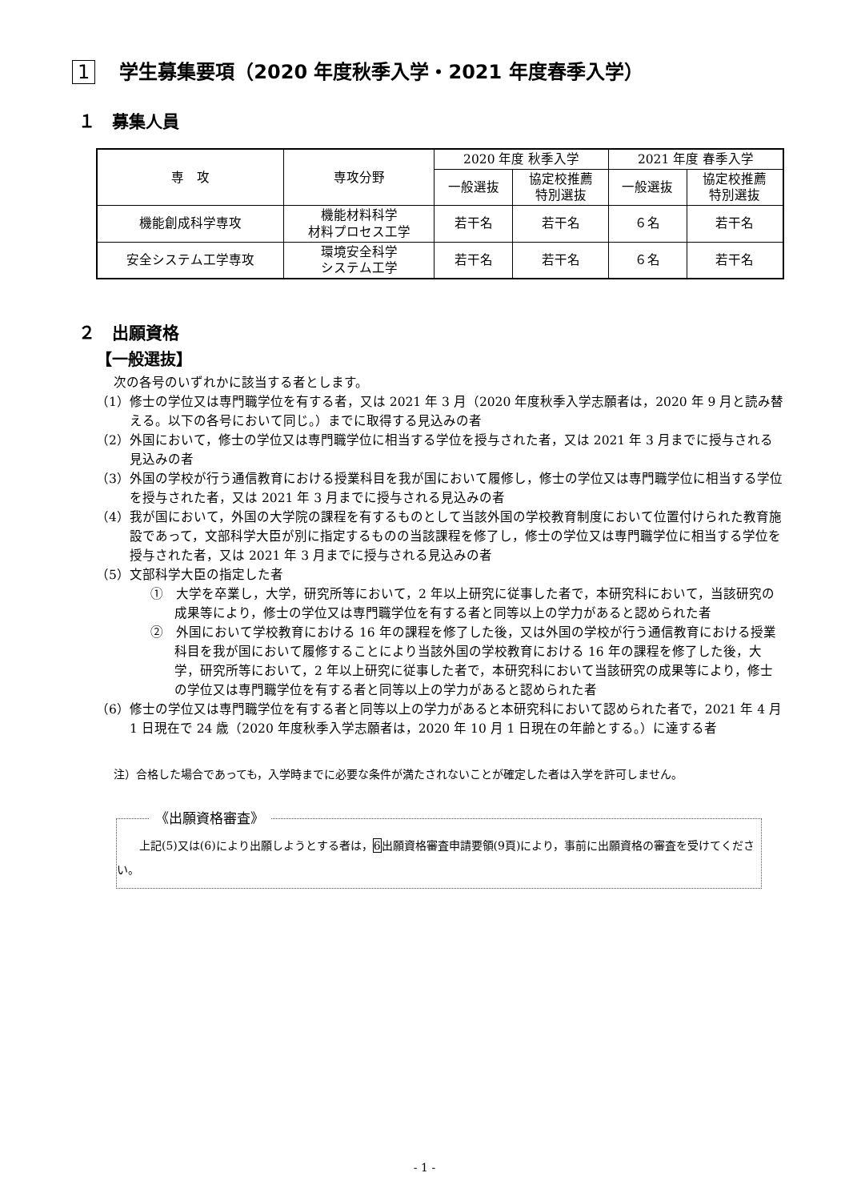1 学生募集要項（2020 年度秋季入学・2021 年度春季入学）
１　募集人員
| 専 攻 | 専攻分野 | 2020 年度 秋季入学 | | 2021 年度 春季入学 | |
| --- | --- | --- | --- | --- | --- |
| | | 一般選抜 | 協定校推薦 特別選抜 | 一般選抜 | 協定校推薦 特別選抜 |
| 機能創成科学専攻 | 機能材料科学 材料プロセス工学 | 若干名 | 若干名 | ６名 | 若干名 |
| 安全システム工学専攻 | 環境安全科学 システム工学 | 若干名 | 若干名 | ６名 | 若干名 |
２　出願資格
【一般選抜】
次の各号のいずれかに該当する者とします。
（1）修士の学位又は専門職学位を有する者，又は 2021 年 3 月（2020 年度秋季入学志願者は，2020 年 9 月と読み替える。以下の各号において同じ。）までに取得する見込みの者
（2）外国において，修士の学位又は専門職学位に相当する学位を授与された者，又は 2021 年 3 月までに授与される見込みの者
（3）外国の学校が行う通信教育における授業科目を我が国において履修し，修士の学位又は専門職学位に相当する学位を授与された者，又は 2021 年 3 月までに授与される見込みの者
（4）我が国において，外国の大学院の課程を有するものとして当該外国の学校教育制度において位置付けられた教育施設であって，文部科学大臣が別に指定するものの当該課程を修了し，修士の学位又は専門職学位に相当する学位を授与された者，又は 2021 年 3 月までに授与される見込みの者
（5）文部科学大臣の指定した者
①　大学を卒業し，大学，研究所等において，2 年以上研究に従事した者で，本研究科において，当該研究の成果等により，修士の学位又は専門職学位を有する者と同等以上の学力があると認められた者
②　外国において学校教育における 16 年の課程を修了した後，又は外国の学校が行う通信教育における授業科目を我が国において履修することにより当該外国の学校教育における 16 年の課程を修了した後，大学，研究所等において，2 年以上研究に従事した者で，本研究科において当該研究の成果等により，修士の学位又は専門職学位を有する者と同等以上の学力があると認められた者
（6）修士の学位又は専門職学位を有する者と同等以上の学力があると本研究科において認められた者で，2021 年 4 月 1 日現在で 24 歳（2020 年度秋季入学志願者は，2020 年 10 月 1 日現在の年齢とする。）に達する者
注）合格した場合であっても，入学時までに必要な条件が満たされないことが確定した者は入学を許可しません。
《出願資格審査》
上記(5)又は(6)により出願しようとする者は，6出願資格審査申請要領(9頁)により，事前に出願資格の審査を受けてください。
- 1 -